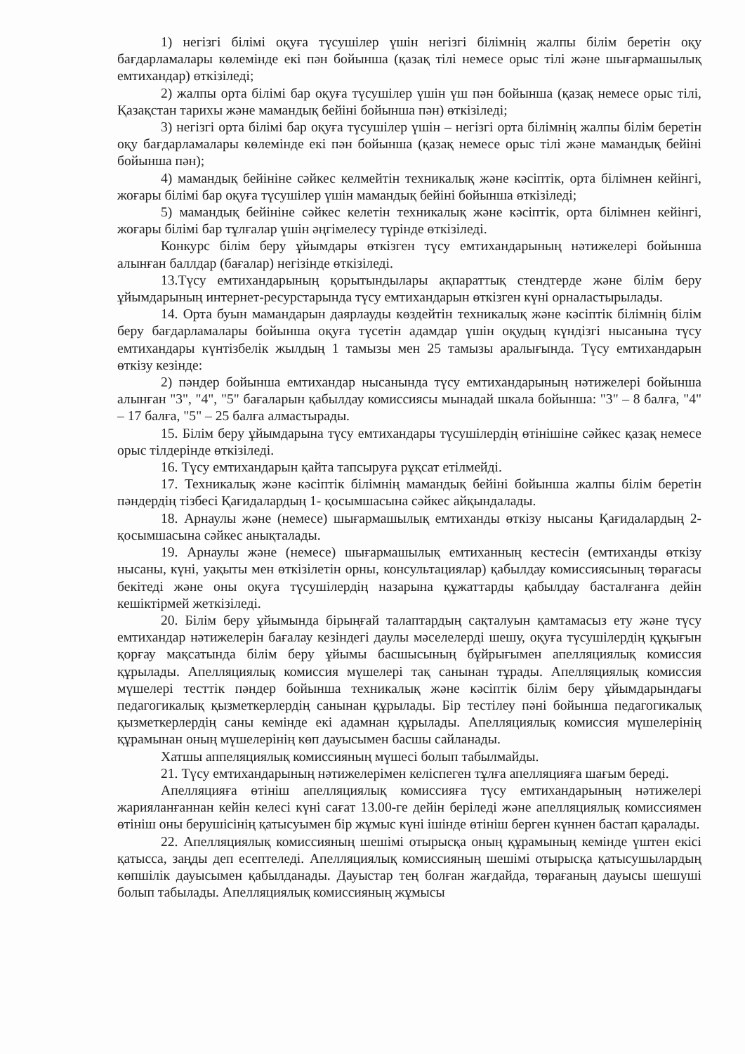1) негізгі білімі оқуға түсушілер үшін негізгі білімнің жалпы білім беретін оқу бағдарламалары көлемінде екі пән бойынша (қазақ тілі немесе орыс тілі және шығармашылық емтихандар) өткізіледі;
2) жалпы орта білімі бар оқуға түсушілер үшін үш пән бойынша (қазақ немесе орыс тілі, Қазақстан тарихы және мамандық бейіні бойынша пән) өткізіледі;
3) негізгі орта білімі бар оқуға түсушілер үшін – негізгі орта білімнің жалпы білім беретін оқу бағдарламалары көлемінде екі пән бойынша (қазақ немесе орыс тілі және мамандық бейіні бойынша пән);
4) мамандық бейініне сәйкес келмейтін техникалық және кәсіптік, орта білімнен кейінгі, жоғары білімі бар оқуға түсушілер үшін мамандық бейіні бойынша өткізіледі;
5) мамандық бейініне сәйкес келетін техникалық және кәсіптік, орта білімнен кейінгі, жоғары білімі бар тұлғалар үшін әңгімелесу түрінде өткізіледі.
Конкурс білім беру ұйымдары өткізген түсу емтихандарының нәтижелері бойынша алынған баллдар (бағалар) негізінде өткізіледі.
13.Түсу емтихандарының қорытындылары ақпараттық стендтерде және білім беру ұйымдарының интернет-ресурстарында түсу емтихандарын өткізген күні орналастырылады.
14. Орта буын мамандарын даярлауды көздейтін техникалық және кәсіптік білімнің білім беру бағдарламалары бойынша оқуға түсетін адамдар үшін оқудың күндізгі нысанына түсу емтихандары күнтізбелік жылдың 1 тамызы мен 25 тамызы аралығында. Түсу емтихандарын өткізу кезінде:
2) пәндер бойынша емтихандар нысанында түсу емтихандарының нәтижелері бойынша алынған "3", "4", "5" бағаларын қабылдау комиссиясы мынадай шкала бойынша: "3" – 8 балға, "4" – 17 балға, "5" – 25 балға алмастырады.
15. Білім беру ұйымдарына түсу емтихандары түсушілердің өтінішіне сәйкес қазақ немесе орыс тілдерінде өткізіледі.
16. Түсу емтихандарын қайта тапсыруға рұқсат етілмейді.
17. Техникалық және кәсіптік білімнің мамандық бейіні бойынша жалпы білім беретін пәндердің тізбесі Қағидалардың 1- қосымшасына сәйкес айқындалады.
18. Арнаулы және (немесе) шығармашылық емтиханды өткізу нысаны Қағидалардың 2-қосымшасына сәйкес анықталады.
19. Арнаулы және (немесе) шығармашылық емтиханның кестесін (емтиханды өткізу нысаны, күні, уақыты мен өткізілетін орны, консультациялар) қабылдау комиссиясының төрағасы бекітеді және оны оқуға түсушілердің назарына құжаттарды қабылдау басталғанға дейін кешіктірмей жеткізіледі.
20. Білім беру ұйымында бірыңғай талаптардың сақталуын қамтамасыз ету және түсу емтихандар нәтижелерін бағалау кезіндегі даулы мәселелерді шешу, оқуға түсушілердің құқығын қорғау мақсатында білім беру ұйымы басшысының бұйрығымен апелляциялық комиссия құрылады. Апелляциялық комиссия мүшелері тақ санынан тұрады. Апелляциялық комиссия мүшелері тесттік пәндер бойынша техникалық және кәсіптік білім беру ұйымдарындағы педагогикалық қызметкерлердің санынан құрылады. Бір тестілеу пәні бойынша педагогикалық қызметкерлердің саны кемінде екі адамнан құрылады. Апелляциялық комиссия мүшелерінің құрамынан оның мүшелерінің көп дауысымен басшы сайланады.
Хатшы аппеляциялық комиссияның мүшесі болып табылмайды.
21. Түсу емтихандарының нәтижелерімен келіспеген тұлға апелляцияға шағым береді.
Апелляцияға өтініш апелляциялық комиссияға түсу емтихандарының нәтижелері жарияланғаннан кейін келесі күні сағат 13.00-ге дейін беріледі және апелляциялық комиссиямен өтініш оны берушісінің қатысуымен бір жұмыс күні ішінде өтініш берген күннен бастап қаралады.
22. Апелляциялық комиссияның шешімі отырысқа оның құрамының кемінде үштен екісі қатысса, заңды деп есептеледі. Апелляциялық комиссияның шешімі отырысқа қатысушылардың көпшілік дауысымен қабылданады. Дауыстар тең болған жағдайда, төрағаның дауысы шешуші болып табылады. Апелляциялық комиссияның жұмысы